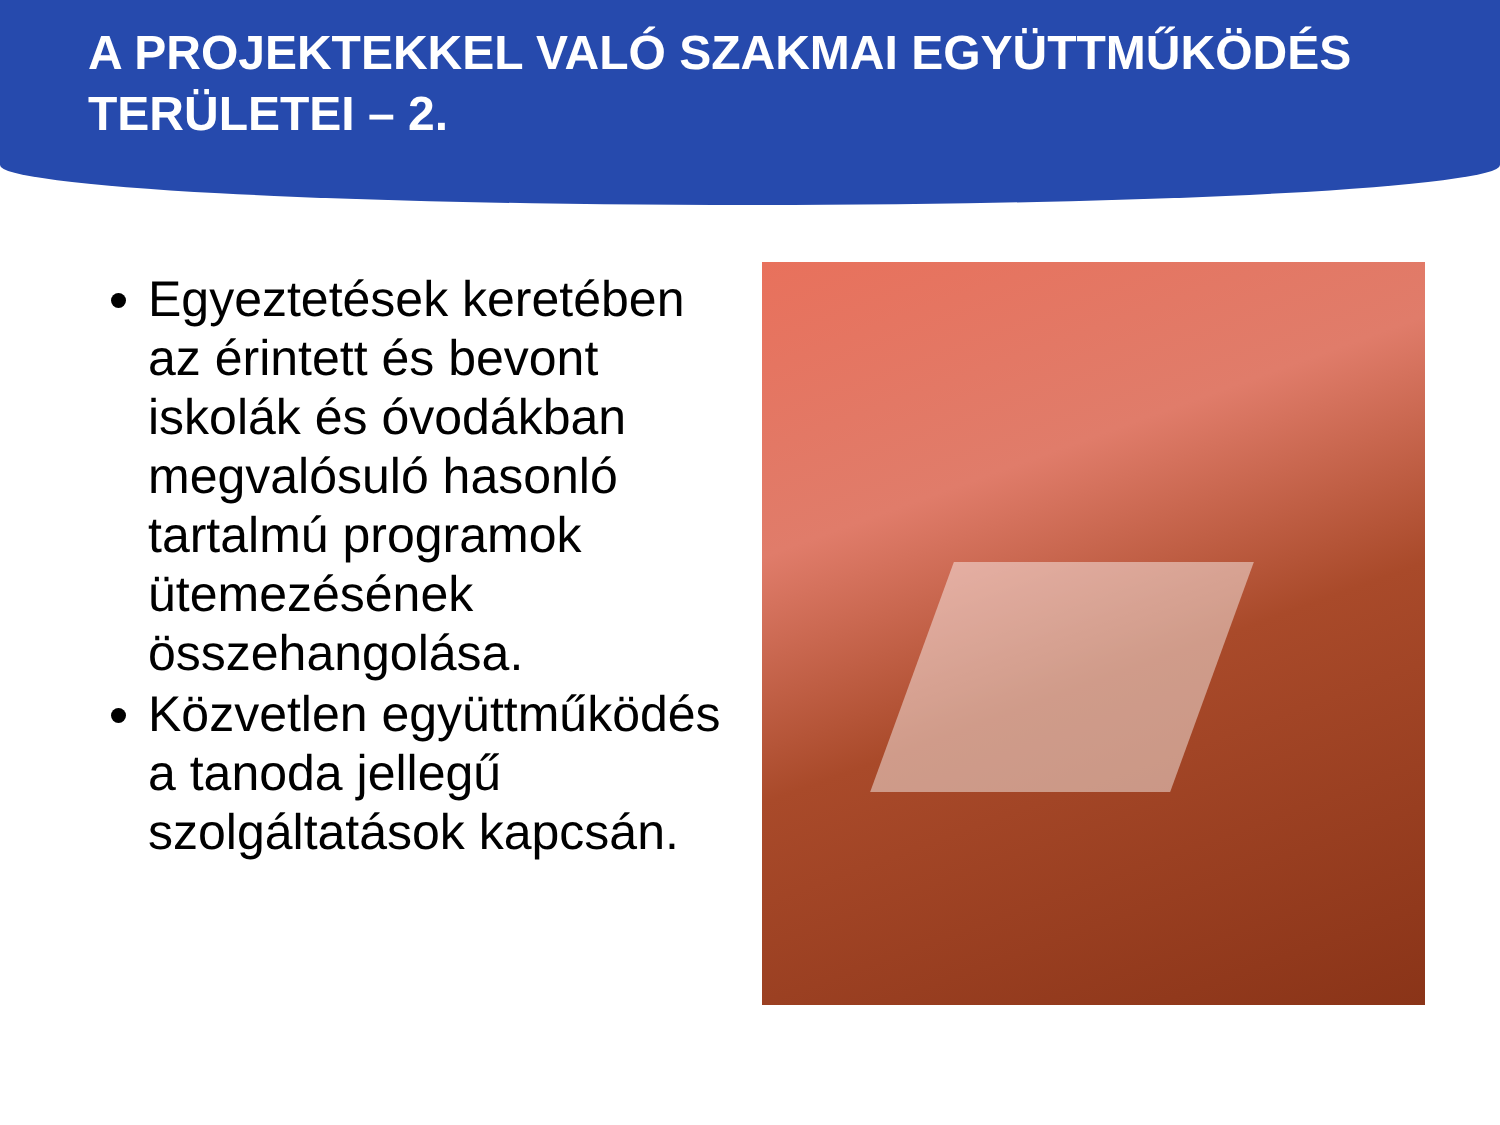A PROJEKTEKKEL VALÓ SZAKMAI EGYÜTTMŰKÖDÉS TERÜLETEI – 2.
Egyeztetések keretében az érintett és bevont iskolák és óvodákban megvalósuló hasonló tartalmú programok ütemezésének összehangolása.
Közvetlen együttműködés a tanoda jellegű szolgáltatások kapcsán.